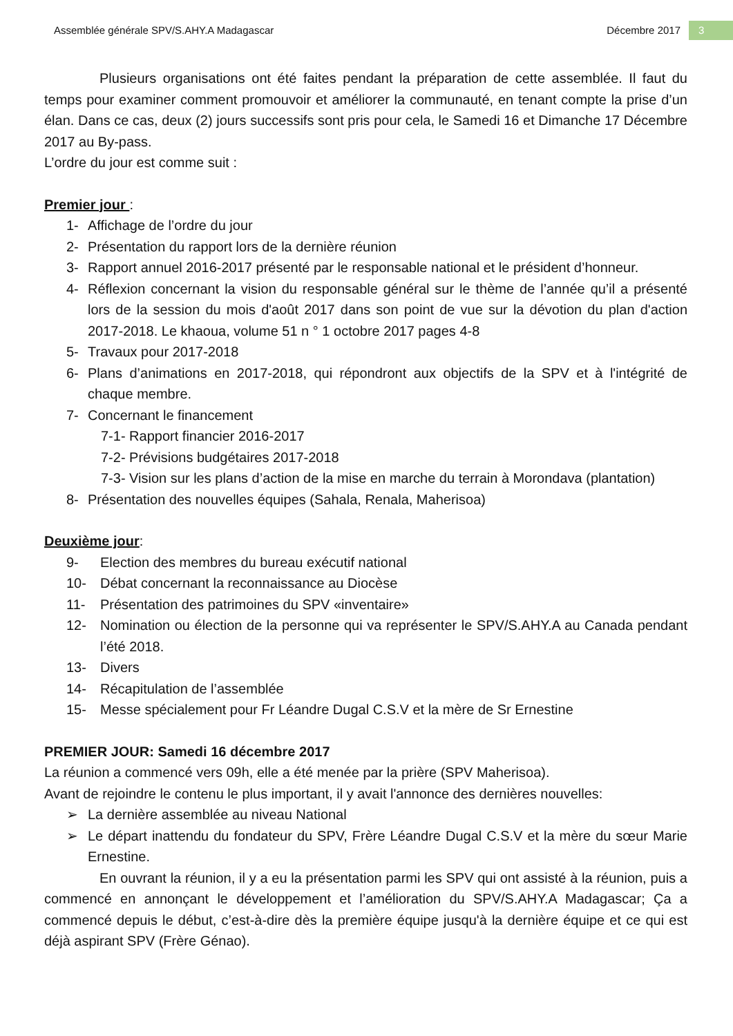Assemblée générale SPV/S.AHY.A Madagascar Décembre 2017 3
Plusieurs organisations ont été faites pendant la préparation de cette assemblée. Il faut du temps pour examiner comment promouvoir et améliorer la communauté, en tenant compte la prise d’un élan. Dans ce cas, deux (2) jours successifs sont pris pour cela, le Samedi 16 et Dimanche 17 Décembre 2017 au By-pass.
L’ordre du jour est comme suit :
Premier jour :
1- Affichage de l’ordre du jour
2- Présentation du rapport lors de la dernière réunion
3- Rapport annuel 2016-2017 présenté par le responsable national et le président d’honneur.
4- Réflexion concernant la vision du responsable général sur le thème de l’année qu’il a présenté lors de la session du mois d'août 2017 dans son point de vue sur la dévotion du plan d'action 2017-2018. Le khaoua, volume 51 n ° 1 octobre 2017 pages 4-8
5- Travaux pour 2017-2018
6- Plans d’animations en 2017-2018, qui répondront aux objectifs de la SPV et à l'intégrité de chaque membre.
7- Concernant le financement
7-1- Rapport financier 2016-2017
7-2- Prévisions budgétaires 2017-2018
7-3- Vision sur les plans d’action de la mise en marche du terrain à Morondava (plantation)
8- Présentation des nouvelles équipes (Sahala, Renala, Maherisoa)
Deuxième jour:
9- Election des membres du bureau exécutif national
10- Débat concernant la reconnaissance au Diocèse
11- Présentation des patrimoines du SPV «inventaire»
12- Nomination ou élection de la personne qui va représenter le SPV/S.AHY.A au Canada pendant l’été 2018.
13- Divers
14- Récapitulation de l’assemblée
15- Messe spécialement pour Fr Léandre Dugal C.S.V et la mère de Sr Ernestine
PREMIER JOUR: Samedi 16 décembre 2017
La réunion a commencé vers 09h, elle a été menée par la prière (SPV Maherisoa).
Avant de rejoindre le contenu le plus important, il y avait l'annonce des dernières nouvelles:
➢ La dernière assemblée au niveau National
➢ Le départ inattendu du fondateur du SPV, Frère Léandre Dugal C.S.V et la mère du sœur Marie Ernestine.
En ouvrant la réunion, il y a eu la présentation parmi les SPV qui ont assisté à la réunion, puis a commencé en annonçant le développement et l’amélioration du SPV/S.AHY.A Madagascar; Ça a commencé depuis le début, c’est-à-dire dès la première équipe jusqu'à la dernière équipe et ce qui est déjà aspirant SPV (Frère Génao).